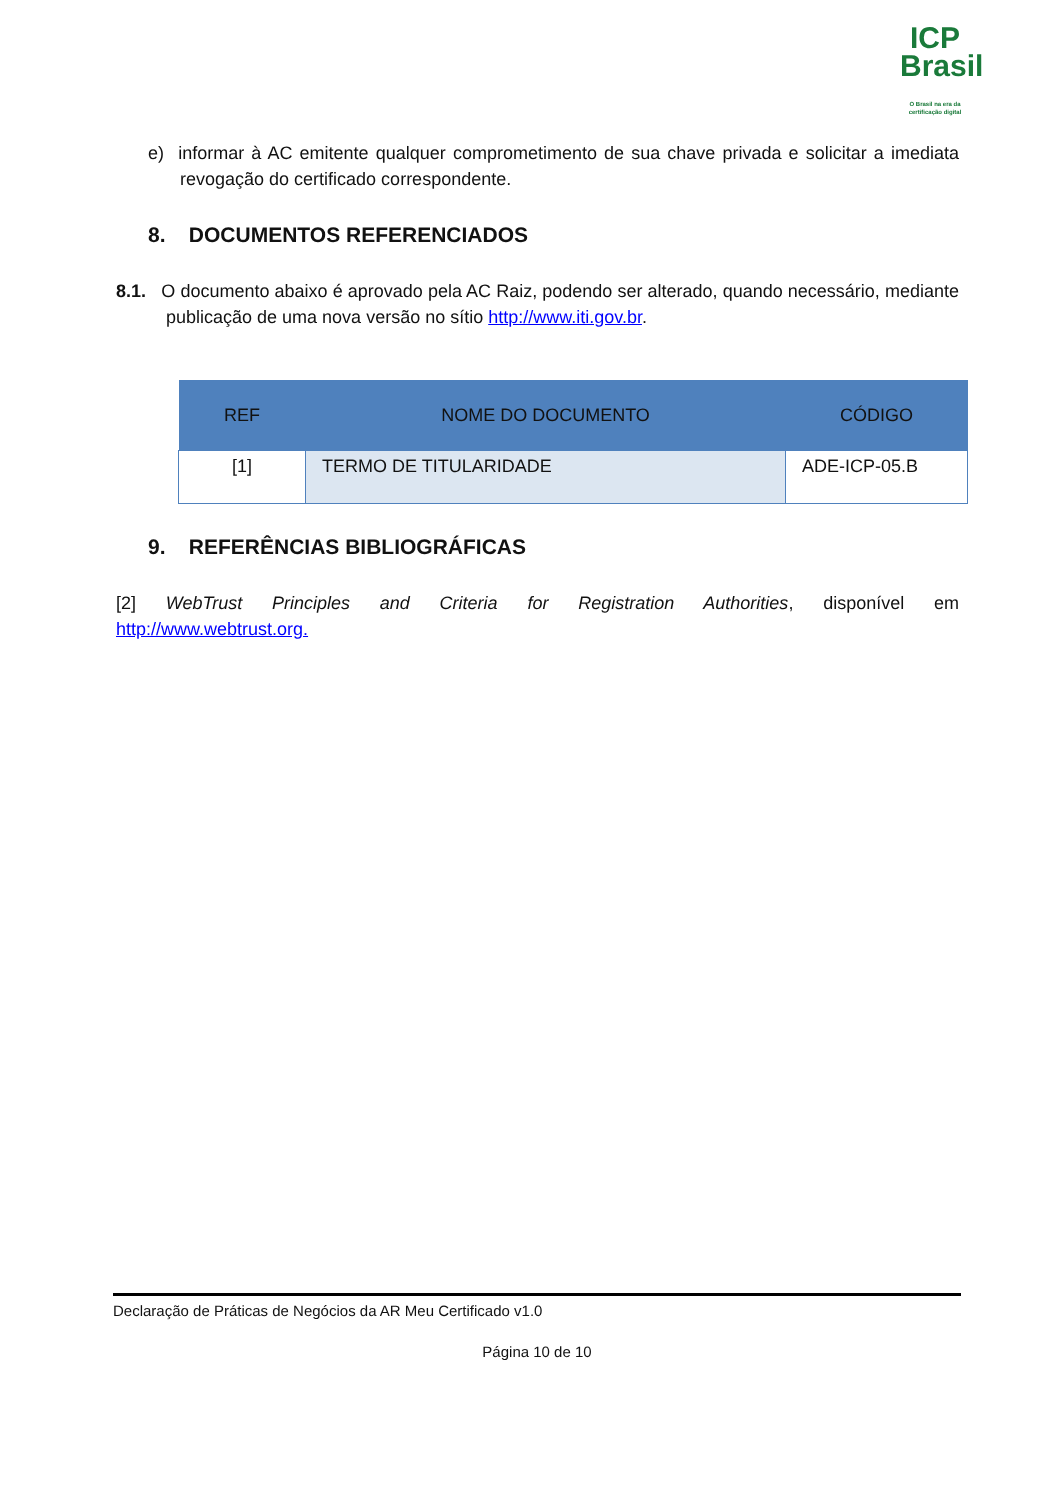ICP
Brasil
O Brasil na era da certificação digital
e) informar à AC emitente qualquer comprometimento de sua chave privada e solicitar a imediata revogação do certificado correspondente.
8. DOCUMENTOS REFERENCIADOS
8.1. O documento abaixo é aprovado pela AC Raiz, podendo ser alterado, quando necessário, mediante publicação de uma nova versão no sítio http://www.iti.gov.br.
| REF | NOME DO DOCUMENTO | CÓDIGO |
| --- | --- | --- |
| [1] | TERMO DE TITULARIDADE | ADE-ICP-05.B |
9. REFERÊNCIAS BIBLIOGRÁFICAS
[2] WebTrust Principles and Criteria for Registration Authorities, disponível em http://www.webtrust.org.
Declaração de Práticas de Negócios da AR Meu Certificado v1.0
Página 10 de 10